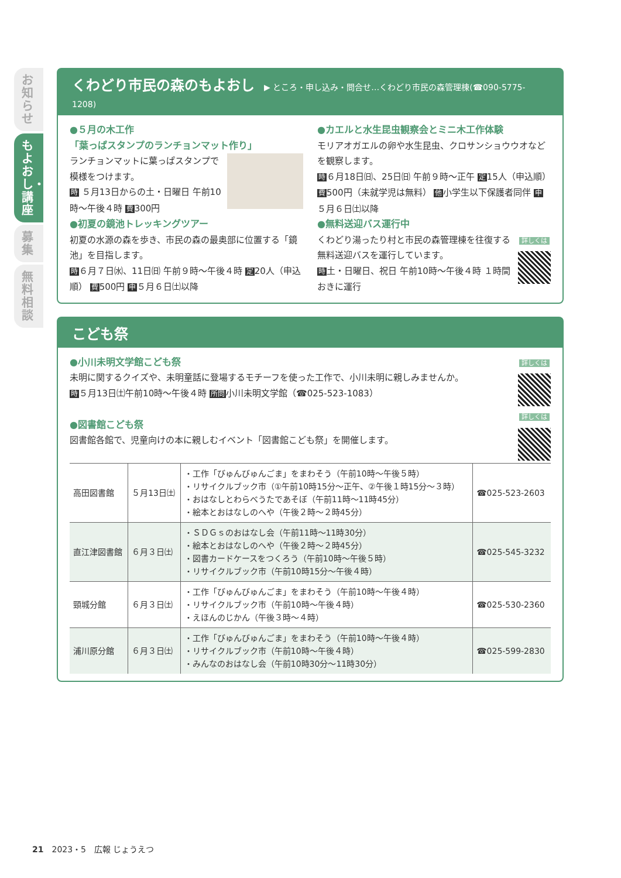お知らせ
もよおし・講座
募集
無料相談
くわどり市民の森のもよおし ▶ ところ・申し込み・問合せ…くわどり市民の森管理棟(☎090-5775-1208)
●５月の木工作
「葉っぱスタンプのランチョンマット作り」
ランチョンマットに葉っぱスタンプで模様をつけます。
時 ５月13日からの土・日曜日 午前10時～午後４時 費300円
●初夏の鏡池トレッキングツアー
初夏の水源の森を歩き、市民の森の最奥部に位置する「鏡池」を目指します。
時６月７日㈬、11日㈰ 午前９時～午後４時 定20人（申込順） 費500円 申５月６日㈯以降
●カエルと水生昆虫観察会とミニ木工作体験
モリアオガエルの卵や水生昆虫、クロサンショウウオなどを観察します。
時６月18日㈰、25日㈰ 午前９時～正午 定15人（申込順） 費500円（未就学児は無料） 他小学生以下保護者同伴 申５月６日㈯以降
●無料送迎バス運行中
詳しくは
くわどり湯ったり村と市民の森管理棟を往復する無料送迎バスを運行しています。
時土・日曜日、祝日 午前10時～午後４時 １時間おきに運行
こども祭
詳しくは
詳しくは
●小川未明文学館こども祭
未明に関するクイズや、未明童話に登場するモチーフを使った工作で、小川未明に親しみませんか。
時５月13日㈯午前10時～午後４時 所問小川未明文学館（☎025-523-1083）
●図書館こども祭
図書館各館で、児童向けの本に親しむイベント「図書館こども祭」を開催します。
| 高田図書館 | ５月13日㈯ | ・工作「びゅんびゅんごま」をまわそう（午前10時～午後５時） ・リサイクルブック市（①午前10時15分～正午、②午後１時15分～３時） ・おはなしとわらべうたであそぼ（午前11時～11時45分） ・絵本とおはなしのへや（午後２時～２時45分） | ☎025-523-2603 |
| 直江津図書館 | ６月３日㈯ | ・ＳＤＧｓのおはなし会（午前11時～11時30分） ・絵本とおはなしのへや（午後２時～２時45分） ・図書カードケースをつくろう（午前10時～午後５時） ・リサイクルブック市（午前10時15分～午後４時） | ☎025-545-3232 |
| 頸城分館 | ６月３日㈯ | ・工作「びゅんびゅんごま」をまわそう（午前10時～午後４時） ・リサイクルブック市（午前10時～午後４時） ・えほんのじかん（午後３時～４時） | ☎025-530-2360 |
| 浦川原分館 | ６月３日㈯ | ・工作「びゅんびゅんごま」をまわそう（午前10時～午後４時） ・リサイクルブック市（午前10時～午後４時） ・みんなのおはなし会（午前10時30分～11時30分） | ☎025-599-2830 |
21　2023・5　広報 じょうえつ